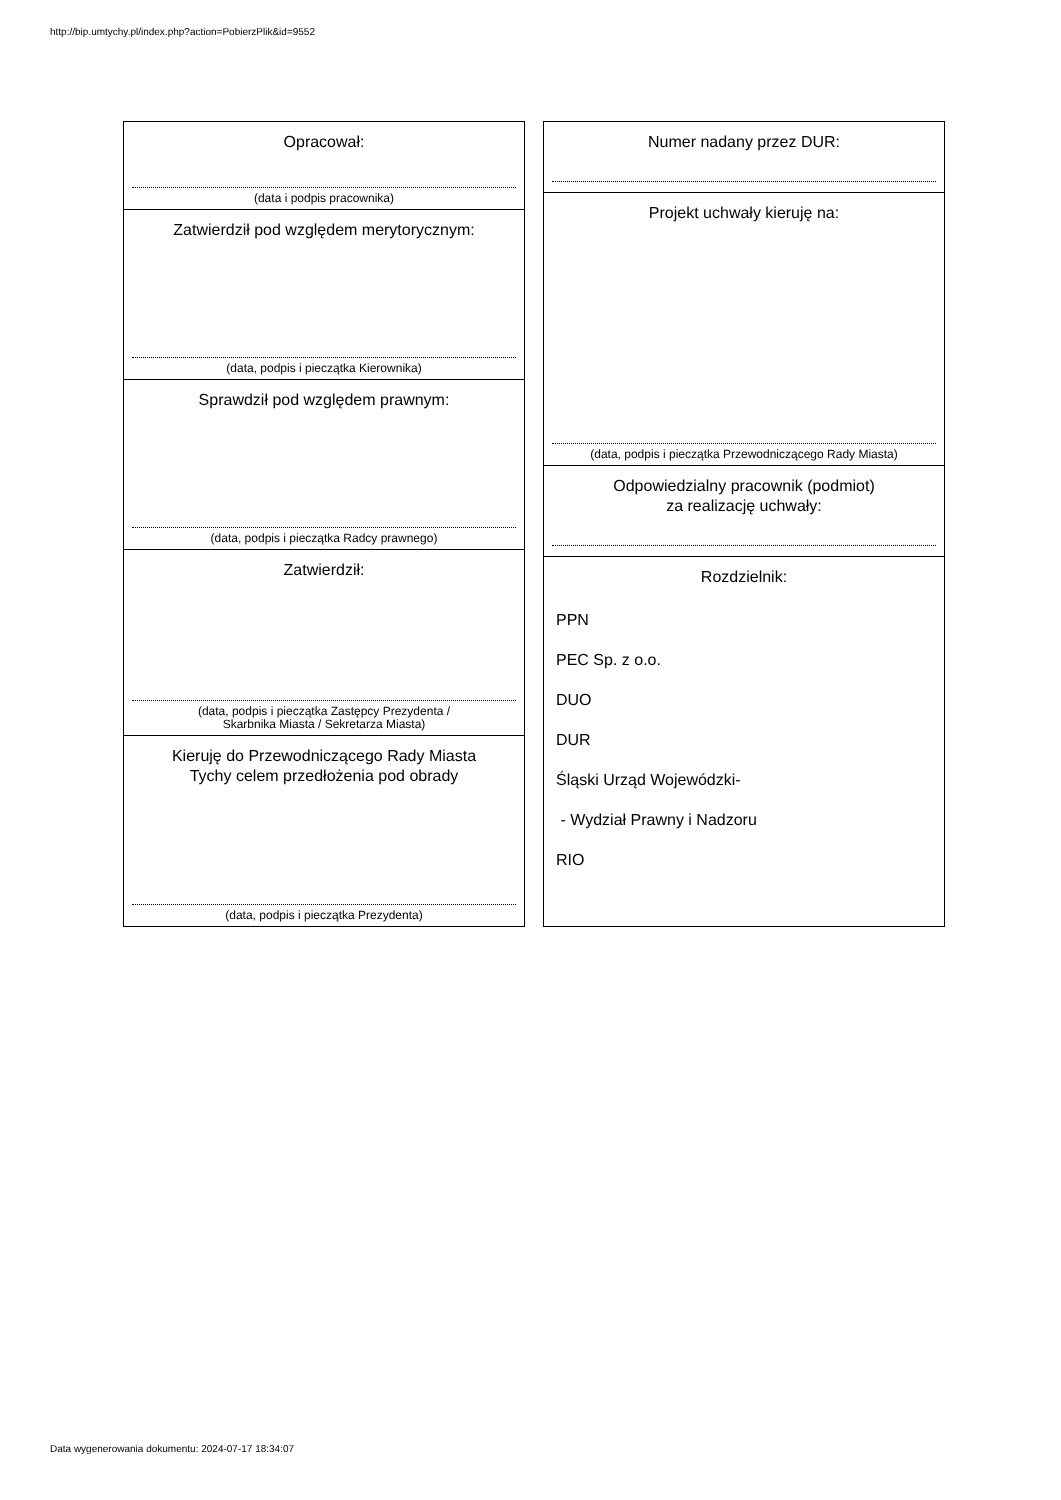http://bip.umtychy.pl/index.php?action=PobierzPlik&id=9552
Opracował:
(data i podpis pracownika)
Zatwierdził pod względem merytorycznym:
(data, podpis i pieczątka Kierownika)
Sprawdził pod względem prawnym:
(data, podpis i pieczątka Radcy prawnego)
Zatwierdził:
(data, podpis i pieczątka Zastępcy Prezydenta /
Skarbnika Miasta / Sekretarza Miasta)
Kieruję do Przewodniczącego Rady Miasta
Tychy celem przedłożenia pod obrady
(data, podpis i pieczątka Prezydenta)
Numer nadany przez DUR:
Projekt uchwały kieruję na:
(data, podpis i pieczątka Przewodniczącego Rady Miasta)
Odpowiedzialny pracownik (podmiot)
za realizację uchwały:
Rozdzielnik:
PPN
PEC Sp. z o.o.
DUO
DUR
Śląski Urząd Wojewódzki-
- Wydział Prawny i Nadzoru
RIO
Data wygenerowania dokumentu: 2024-07-17 18:34:07